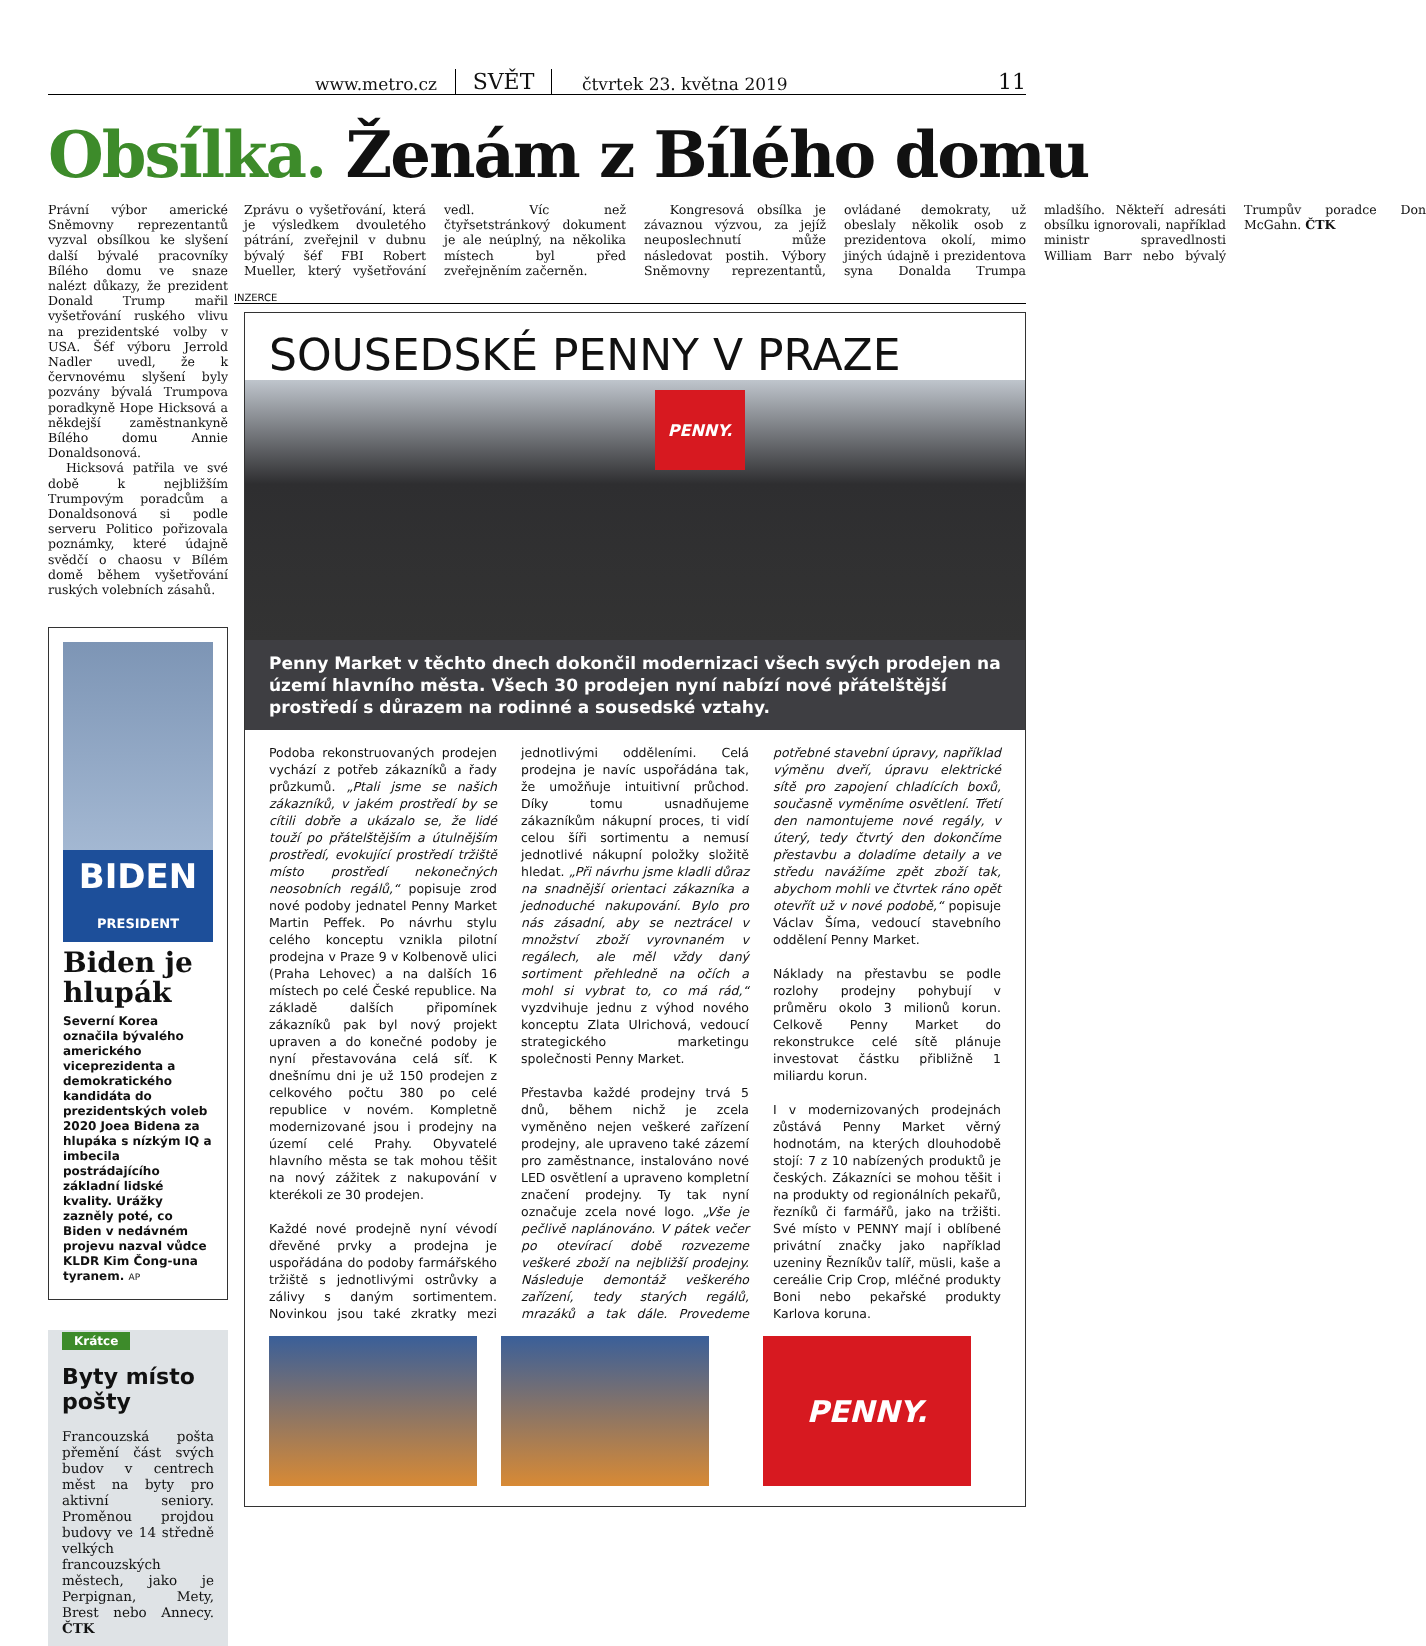www.metro.cz SVĚT čtvrtek 23. května 2019 11
Obsílka. Ženám z Bílého domu
Právní výbor americké Sněmovny reprezentantů vyzval obsílkou ke slyšení další bývalé pracovníky Bílého domu ve snaze nalézt důkazy, že prezident Donald Trump mařil vyšetřování ruského vlivu na prezidentské volby v USA. Šéf výboru Jerrold Nadler uvedl, že k červnovému slyšení byly pozvány bývalá Trumpova poradkyně Hope Hicksová a někdejší zaměstnankyně Bílého domu Annie Donaldsonová.
Hicksová patřila ve své době k nejbližším Trumpovým poradcům a Donaldsonová si podle serveru Politico pořizovala poznámky, které údajně svědčí o chaosu v Bílém domě během vyšetřování ruských volebních zásahů.
BIDEN
PRESIDENT
Biden je hlupák
Severní Korea označila bývalého amerického viceprezidenta a demokratického kandidáta do prezidentských voleb 2020 Joea Bidena za hlupáka s nízkým IQ a imbecila postrádajícího základní lidské kvality. Urážky zazněly poté, co Biden v nedávném projevu nazval vůdce KLDR Kim Čong-una tyranem. AP
Krátce
Byty místo pošty
Francouzská pošta přemění část svých budov v centrech měst na byty pro aktivní seniory. Proměnou projdou budovy ve 14 středně velkých francouzských městech, jako je Perpignan, Mety, Brest nebo Annecy. ČTK
Zprávu o vyšetřování, která je výsledkem dvouletého pátrání, zveřejnil v dubnu bývalý šéf FBI Robert Mueller, který vyšetřování vedl. Víc než čtyřsetstránkový dokument je ale neúplný, na několika místech byl před zveřejněním začerněn.
Kongresová obsílka je závaznou výzvou, za jejíž neuposlechnutí může následovat postih. Výbory Sněmovny reprezentantů, ovládané demokraty, už obeslaly několik osob z prezidentova okolí, mimo jiných údajně i prezidentova syna Donalda Trumpa mladšího. Někteří adresáti obsílku ignorovali, například ministr spravedlnosti William Barr nebo bývalý Trumpův poradce Don McGahn. ČTK
INZERCE
SOUSEDSKÉ PENNY V PRAZE
PENNY.
Penny Market v těchto dnech dokončil modernizaci všech svých prodejen na území hlavního města. Všech 30 prodejen nyní nabízí nové přátelštější prostředí s důrazem na rodinné a sousedské vztahy.
Podoba rekonstruovaných prodejen vychází z potřeb zákazníků a řady průzkumů. „Ptali jsme se našich zákazníků, v jakém prostředí by se cítili dobře a ukázalo se, že lidé touží po přátelštějším a útulnějším prostředí, evokující prostředí tržiště místo prostředí nekonečných neosobních regálů,“ popisuje zrod nové podoby jednatel Penny Market Martin Peffek. Po návrhu stylu celého konceptu vznikla pilotní prodejna v Praze 9 v Kolbenově ulici (Praha Lehovec) a na dalších 16 místech po celé České republice. Na základě dalších připomínek zákazníků pak byl nový projekt upraven a do konečné podoby je nyní přestavována celá síť. K dnešnímu dni je už 150 prodejen z celkového počtu 380 po celé republice v novém. Kompletně modernizované jsou i prodejny na území celé Prahy. Obyvatelé hlavního města se tak mohou těšit na nový zážitek z nakupování v kterékoli ze 30 prodejen.
Každé nové prodejně nyní vévodí dřevěné prvky a prodejna je uspořádána do podoby farmářského tržiště s jednotlivými ostrůvky a zálivy s daným sortimentem. Novinkou jsou také zkratky mezi jednotlivými odděleními. Celá prodejna je navíc uspořádána tak, že umožňuje intuitivní průchod. Díky tomu usnadňujeme zákazníkům nákupní proces, ti vidí celou šíři sortimentu a nemusí jednotlivé nákupní položky složitě hledat. „Při návrhu jsme kladli důraz na snadnější orientaci zákazníka a jednoduché nakupování. Bylo pro nás zásadní, aby se neztrácel v množství zboží vyrovnaném v regálech, ale měl vždy daný sortiment přehledně na očích a mohl si vybrat to, co má rád,“ vyzdvihuje jednu z výhod nového konceptu Zlata Ulrichová, vedoucí strategického marketingu společnosti Penny Market.
Přestavba každé prodejny trvá 5 dnů, během nichž je zcela vyměněno nejen veškeré zařízení prodejny, ale upraveno také zázemí pro zaměstnance, instalováno nové LED osvětlení a upraveno kompletní značení prodejny. Ty tak nyní označuje zcela nové logo. „Vše je pečlivě naplánováno. V pátek večer po otevírací době rozvezeme veškeré zboží na nejbližší prodejny. Následuje demontáž veškerého zařízení, tedy starých regálů, mrazáků a tak dále. Provedeme potřebné stavební úpravy, například výměnu dveří, úpravu elektrické sítě pro zapojení chladících boxů, současně vyměníme osvětlení. Třetí den namontujeme nové regály, v úterý, tedy čtvrtý den dokončíme přestavbu a doladíme detaily a ve středu navážíme zpět zboží tak, abychom mohli ve čtvrtek ráno opět otevřít už v nové podobě,“ popisuje Václav Šíma, vedoucí stavebního oddělení Penny Market.
Náklady na přestavbu se podle rozlohy prodejny pohybují v průměru okolo 3 milionů korun. Celkově Penny Market do rekonstrukce celé sítě plánuje investovat částku přibližně 1 miliardu korun.
I v modernizovaných prodejnách zůstává Penny Market věrný hodnotám, na kterých dlouhodobě stojí: 7 z 10 nabízených produktů je českých. Zákazníci se mohou těšit i na produkty od regionálních pekařů, řezníků či farmářů, jako na tržišti. Své místo v PENNY mají i oblíbené privátní značky jako například uzeniny Řezníkův talíř, müsli, kaše a cereálie Crip Crop, mléčné produkty Boni nebo pekařské produkty Karlova koruna.
PENNY.